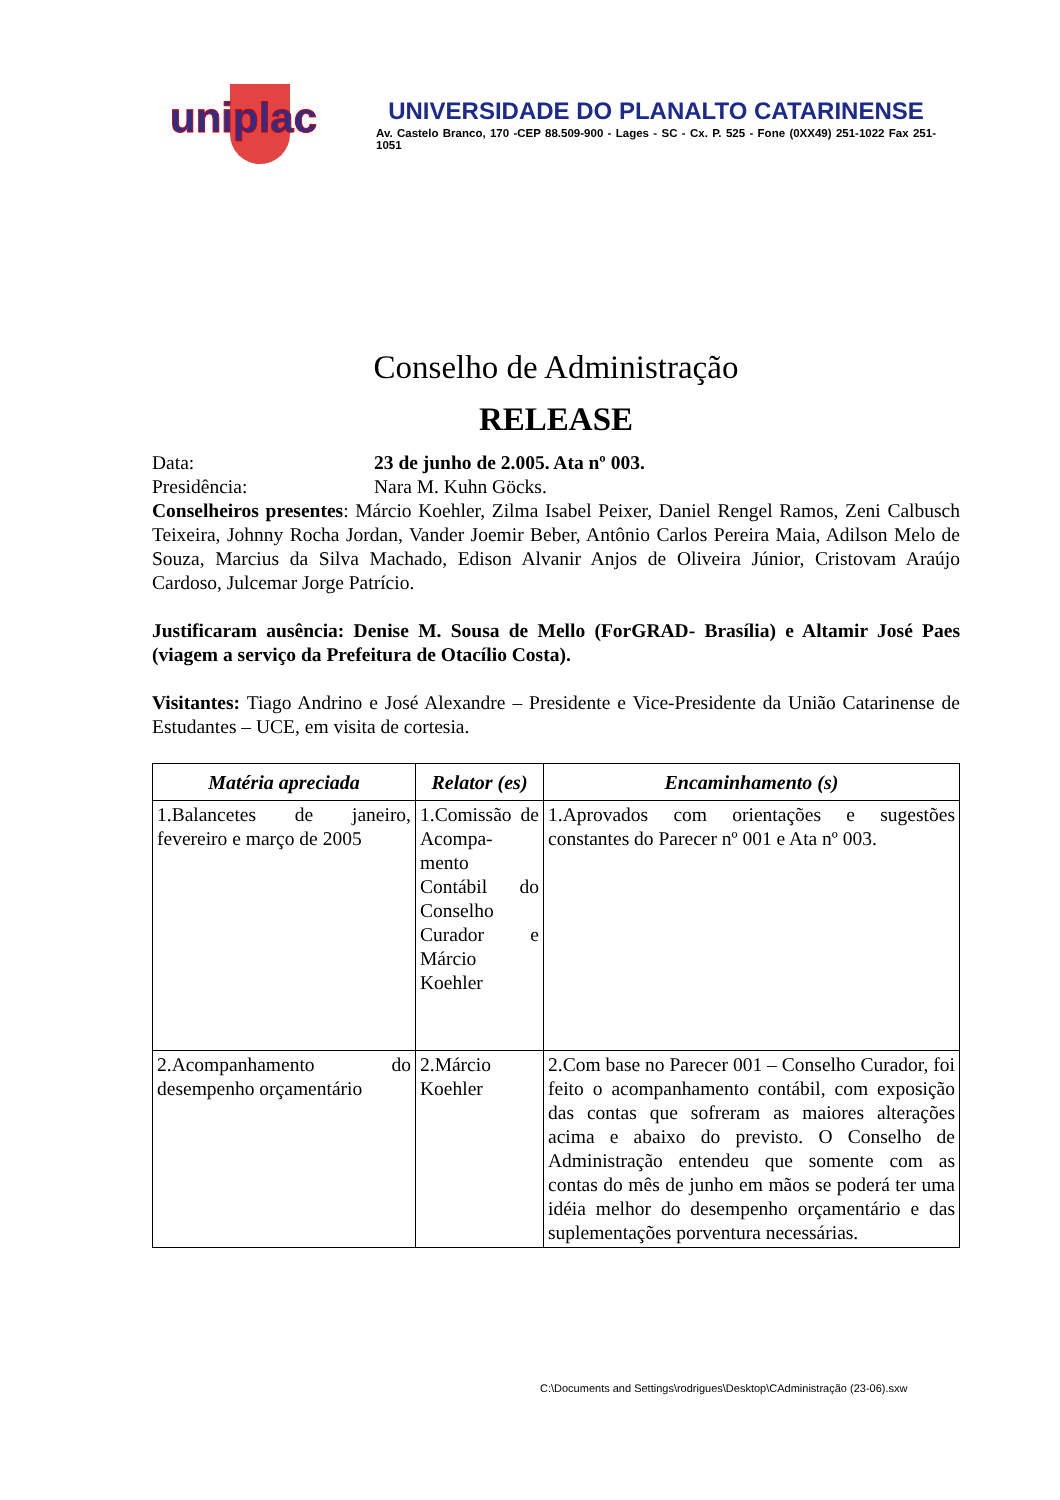uniplac
UNIVERSIDADE DO PLANALTO CATARINENSE
Av. Castelo Branco, 170 -CEP 88.509-900 - Lages - SC - Cx. P. 525 - Fone (0XX49) 251-1022 Fax 251-1051
Conselho de Administração
RELEASE
Data: 23 de junho de 2.005. Ata nº 003.
Presidência: Nara M. Kuhn Göcks.
Conselheiros presentes: Márcio Koehler, Zilma Isabel Peixer, Daniel Rengel Ramos, Zeni Calbusch Teixeira, Johnny Rocha Jordan, Vander Joemir Beber, Antônio Carlos Pereira Maia, Adilson Melo de Souza, Marcius da Silva Machado, Edison Alvanir Anjos de Oliveira Júnior, Cristovam Araújo Cardoso, Julcemar Jorge Patrício.
Justificaram ausência: Denise M. Sousa de Mello (ForGRAD- Brasília) e Altamir José Paes (viagem a serviço da Prefeitura de Otacílio Costa).
Visitantes: Tiago Andrino e José Alexandre – Presidente e Vice-Presidente da União Catarinense de Estudantes – UCE, em visita de cortesia.
| Matéria apreciada | Relator (es) | Encaminhamento (s) |
| --- | --- | --- |
| 1.Balancetes de janeiro, fevereiro e março de 2005 | 1.Comissão de Acompa-mento Contábil do Conselho Curador e Márcio Koehler | 1.Aprovados com orientações e sugestões constantes do Parecer nº 001 e Ata nº 003. |
| 2.Acompanhamento do desempenho orçamentário | 2.Márcio Koehler | 2.Com base no Parecer 001 – Conselho Curador, foi feito o acompanhamento contábil, com exposição das contas que sofreram as maiores alterações acima e abaixo do previsto. O Conselho de Administração entendeu que somente com as contas do mês de junho em mãos se poderá ter uma idéia melhor do desempenho orçamentário e das suplementações porventura necessárias. |
C:\Documents and Settings\rodrigues\Desktop\CAdministração (23-06).sxw